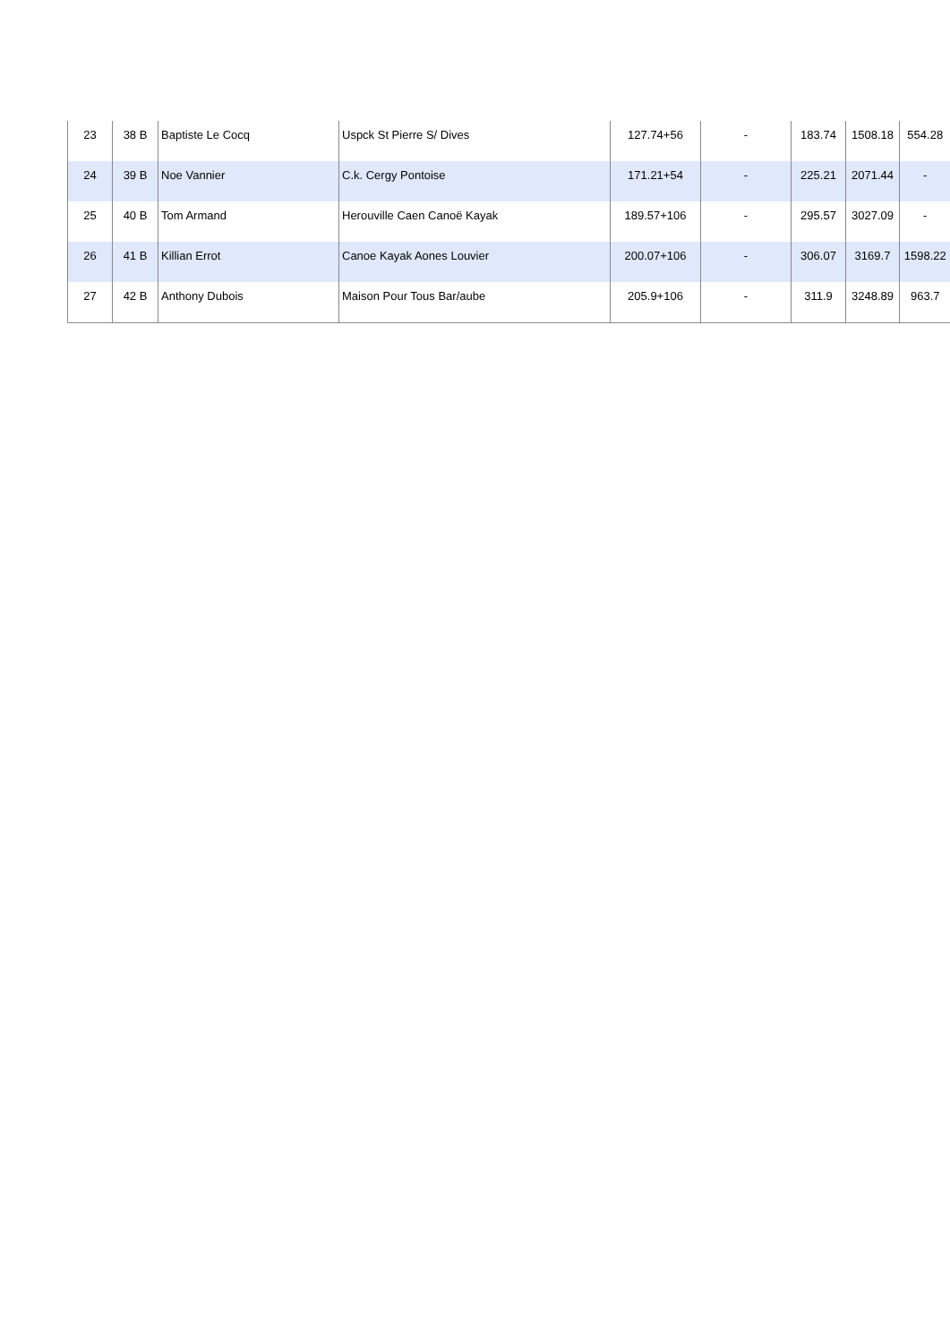| 23 | 38 B | Baptiste Le Cocq | Uspck St Pierre S/ Dives | 127.74+56 | - | 183.74 | 1508.18 | 554.28 |
| 24 | 39 B | Noe Vannier | C.k. Cergy Pontoise | 171.21+54 | - | 225.21 | 2071.44 | - |
| 25 | 40 B | Tom Armand | Herouville Caen Canoë Kayak | 189.57+106 | - | 295.57 | 3027.09 | - |
| 26 | 41 B | Killian Errot | Canoe Kayak Aones Louvier | 200.07+106 | - | 306.07 | 3169.7 | 1598.22 |
| 27 | 42 B | Anthony Dubois | Maison Pour Tous Bar/aube | 205.9+106 | - | 311.9 | 3248.89 | 963.7 |